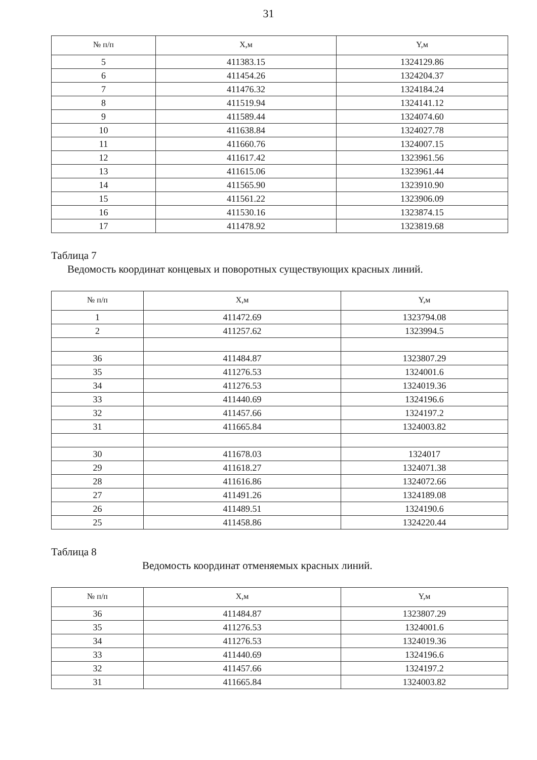31
| № п/п | X,м | Y,м |
| --- | --- | --- |
| 5 | 411383.15 | 1324129.86 |
| 6 | 411454.26 | 1324204.37 |
| 7 | 411476.32 | 1324184.24 |
| 8 | 411519.94 | 1324141.12 |
| 9 | 411589.44 | 1324074.60 |
| 10 | 411638.84 | 1324027.78 |
| 11 | 411660.76 | 1324007.15 |
| 12 | 411617.42 | 1323961.56 |
| 13 | 411615.06 | 1323961.44 |
| 14 | 411565.90 | 1323910.90 |
| 15 | 411561.22 | 1323906.09 |
| 16 | 411530.16 | 1323874.15 |
| 17 | 411478.92 | 1323819.68 |
Таблица 7
Ведомость координат концевых и поворотных существующих красных линий.
| № п/п | X,м | Y,м |
| --- | --- | --- |
| 1 | 411472.69 | 1323794.08 |
| 2 | 411257.62 | 1323994.5 |
| 36 | 411484.87 | 1323807.29 |
| 35 | 411276.53 | 1324001.6 |
| 34 | 411276.53 | 1324019.36 |
| 33 | 411440.69 | 1324196.6 |
| 32 | 411457.66 | 1324197.2 |
| 31 | 411665.84 | 1324003.82 |
| 30 | 411678.03 | 1324017 |
| 29 | 411618.27 | 1324071.38 |
| 28 | 411616.86 | 1324072.66 |
| 27 | 411491.26 | 1324189.08 |
| 26 | 411489.51 | 1324190.6 |
| 25 | 411458.86 | 1324220.44 |
Таблица 8
Ведомость координат отменяемых красных линий.
| № п/п | X,м | Y,м |
| --- | --- | --- |
| 36 | 411484.87 | 1323807.29 |
| 35 | 411276.53 | 1324001.6 |
| 34 | 411276.53 | 1324019.36 |
| 33 | 411440.69 | 1324196.6 |
| 32 | 411457.66 | 1324197.2 |
| 31 | 411665.84 | 1324003.82 |